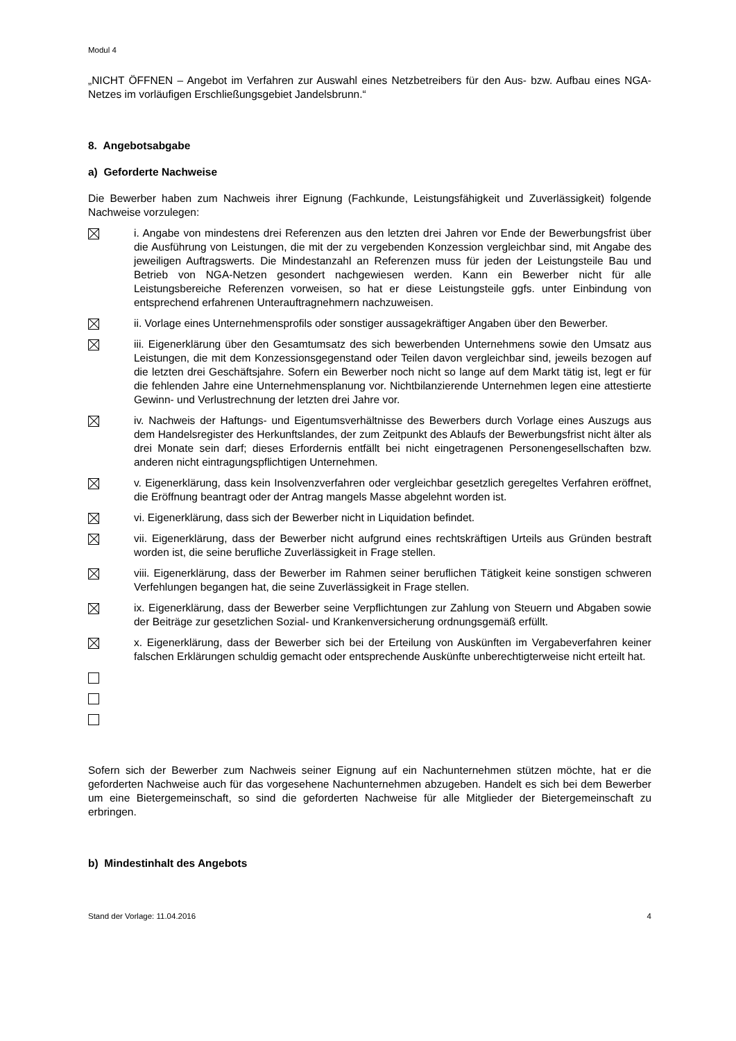Modul 4
„NICHT ÖFFNEN – Angebot im Verfahren zur Auswahl eines Netzbetreibers für den Aus- bzw. Aufbau eines NGA-Netzes im vorläufigen Erschließungsgebiet Jandelsbrunn.“
8. Angebotsabgabe
a) Geforderte Nachweise
Die Bewerber haben zum Nachweis ihrer Eignung (Fachkunde, Leistungsfähigkeit und Zuverlässigkeit) folgende Nachweise vorzulegen:
i. Angabe von mindestens drei Referenzen aus den letzten drei Jahren vor Ende der Bewerbungsfrist über die Ausführung von Leistungen, die mit der zu vergebenden Konzession vergleichbar sind, mit Angabe des jeweiligen Auftragswerts. Die Mindestanzahl an Referenzen muss für jeden der Leistungsteile Bau und Betrieb von NGA-Netzen gesondert nachgewiesen werden. Kann ein Bewerber nicht für alle Leistungsbereiche Referenzen vorweisen, so hat er diese Leistungsteile ggfs. unter Einbindung von entsprechend erfahrenen Unterauftragnehmern nachzuweisen.
ii. Vorlage eines Unternehmensprofils oder sonstiger aussagekräftiger Angaben über den Bewerber.
iii. Eigenerklärung über den Gesamtumsatz des sich bewerbenden Unternehmens sowie den Umsatz aus Leistungen, die mit dem Konzessionsgegenstand oder Teilen davon vergleichbar sind, jeweils bezogen auf die letzten drei Geschäftsjahre. Sofern ein Bewerber noch nicht so lange auf dem Markt tätig ist, legt er für die fehlenden Jahre eine Unternehmensplanung vor. Nichtbilanzierende Unternehmen legen eine attestierte Gewinn- und Verlustrechnung der letzten drei Jahre vor.
iv. Nachweis der Haftungs- und Eigentumsverhältnisse des Bewerbers durch Vorlage eines Auszugs aus dem Handelsregister des Herkunftslandes, der zum Zeitpunkt des Ablaufs der Bewerbungsfrist nicht älter als drei Monate sein darf; dieses Erfordernis entfällt bei nicht eingetragenen Personengesellschaften bzw. anderen nicht eintragungspflichtigen Unternehmen.
v. Eigenerklärung, dass kein Insolvenzverfahren oder vergleichbar gesetzlich geregeltes Verfahren eröffnet, die Eröffnung beantragt oder der Antrag mangels Masse abgelehnt worden ist.
vi. Eigenerklärung, dass sich der Bewerber nicht in Liquidation befindet.
vii. Eigenerklärung, dass der Bewerber nicht aufgrund eines rechtskräftigen Urteils aus Gründen bestraft worden ist, die seine berufliche Zuverlässigkeit in Frage stellen.
viii. Eigenerklärung, dass der Bewerber im Rahmen seiner beruflichen Tätigkeit keine sonstigen schweren Verfehlungen begangen hat, die seine Zuverlässigkeit in Frage stellen.
ix. Eigenerklärung, dass der Bewerber seine Verpflichtungen zur Zahlung von Steuern und Abgaben sowie der Beiträge zur gesetzlichen Sozial- und Krankenversicherung ordnungsgemäß erfüllt.
x. Eigenerklärung, dass der Bewerber sich bei der Erteilung von Auskünften im Vergabeverfahren keiner falschen Erklärungen schuldig gemacht oder entsprechende Auskünfte unberechtigterweise nicht erteilt hat.
Sofern sich der Bewerber zum Nachweis seiner Eignung auf ein Nachunternehmen stützen möchte, hat er die geforderten Nachweise auch für das vorgesehene Nachunternehmen abzugeben. Handelt es sich bei dem Bewerber um eine Bietergemeinschaft, so sind die geforderten Nachweise für alle Mitglieder der Bietergemeinschaft zu erbringen.
b) Mindestinhalt des Angebots
Stand der Vorlage: 11.04.2016 4